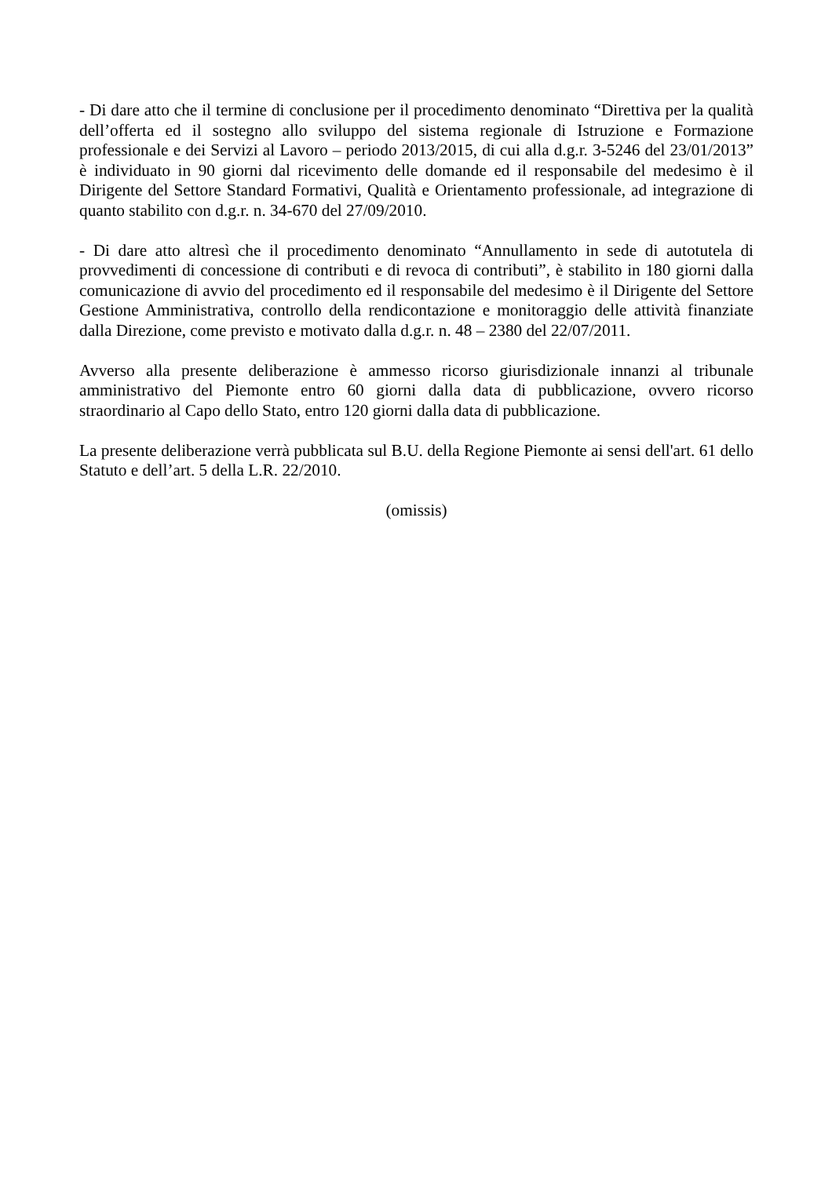- Di dare atto che il termine di conclusione per il procedimento denominato “Direttiva per la qualità dell’offerta ed il sostegno allo sviluppo del sistema regionale di Istruzione e Formazione professionale e dei Servizi al Lavoro – periodo 2013/2015, di cui alla d.g.r. 3-5246 del 23/01/2013” è individuato in 90 giorni dal ricevimento delle domande ed il responsabile del medesimo è il Dirigente del Settore Standard Formativi, Qualità e Orientamento professionale, ad integrazione di quanto stabilito con d.g.r. n. 34-670 del 27/09/2010.
- Di dare atto altresì che il procedimento denominato “Annullamento in sede di autotutela di provvedimenti di concessione di contributi e di revoca di contributi”, è stabilito in 180 giorni dalla comunicazione di avvio del procedimento ed il responsabile del medesimo è il Dirigente del Settore Gestione Amministrativa, controllo della rendicontazione e monitoraggio delle attività finanziate dalla Direzione, come previsto e motivato dalla d.g.r. n. 48 – 2380 del 22/07/2011.
Avverso alla presente deliberazione è ammesso ricorso giurisdizionale innanzi al tribunale amministrativo del Piemonte entro 60 giorni dalla data di pubblicazione, ovvero ricorso straordinario al Capo dello Stato, entro 120 giorni dalla data di pubblicazione.
La presente deliberazione verrà pubblicata sul B.U. della Regione Piemonte ai sensi dell'art. 61 dello Statuto e dell’art. 5 della L.R. 22/2010.
(omissis)